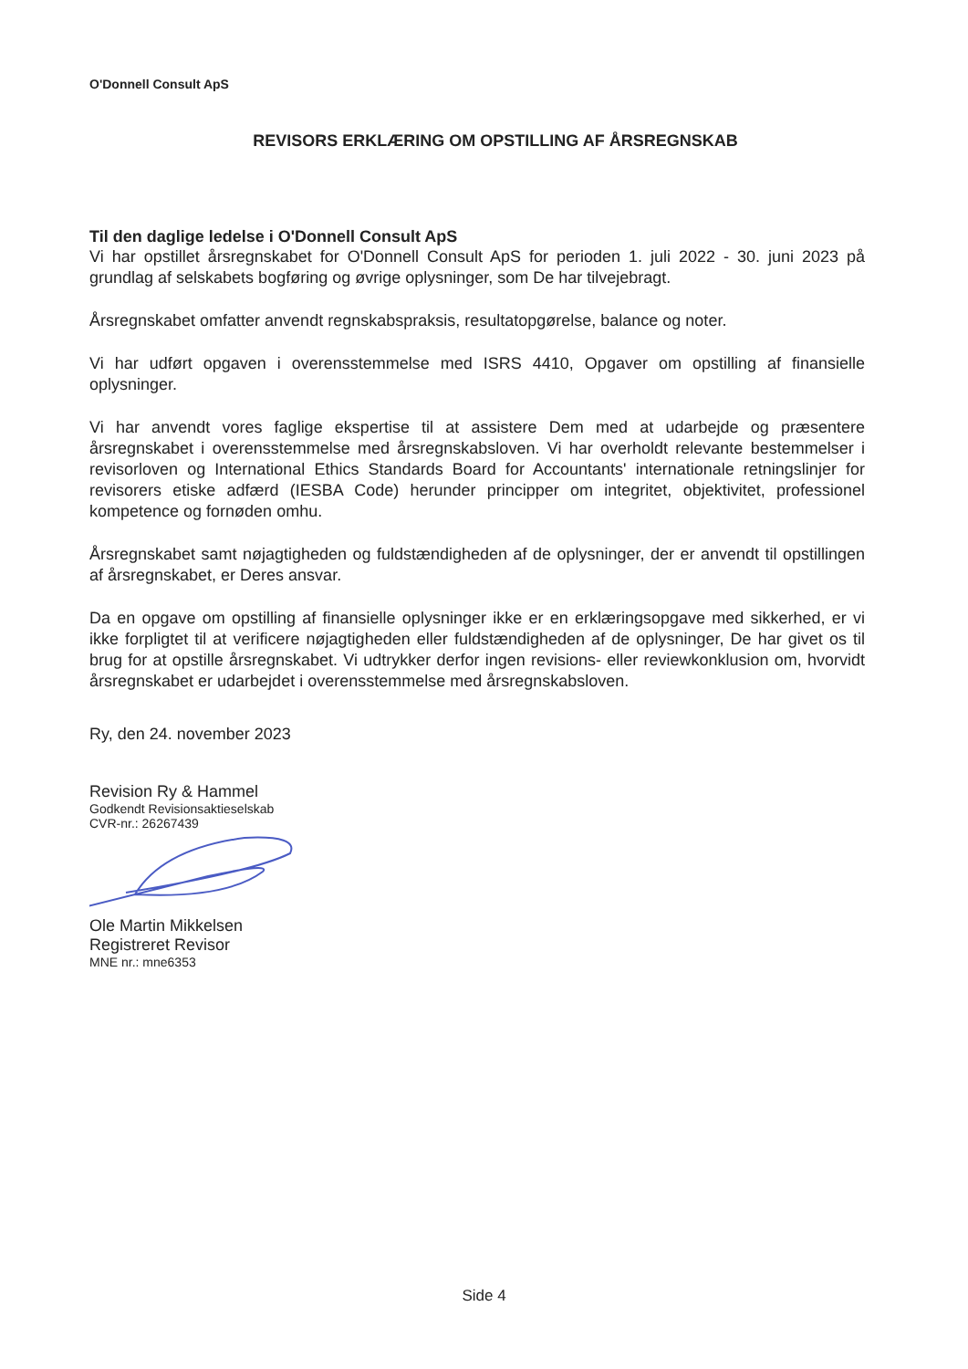O'Donnell Consult ApS
REVISORS ERKLÆRING OM OPSTILLING AF ÅRSREGNSKAB
Til den daglige ledelse i O'Donnell Consult ApS
Vi har opstillet årsregnskabet for O'Donnell Consult ApS for perioden 1. juli 2022 - 30. juni 2023 på grundlag af selskabets bogføring og øvrige oplysninger, som De har tilvejebragt.
Årsregnskabet omfatter anvendt regnskabspraksis, resultatopgørelse, balance og noter.
Vi har udført opgaven i overensstemmelse med ISRS 4410, Opgaver om opstilling af finansielle oplysninger.
Vi har anvendt vores faglige ekspertise til at assistere Dem med at udarbejde og præsentere årsregnskabet i overensstemmelse med årsregnskabsloven. Vi har overholdt relevante bestemmelser i revisorloven og International Ethics Standards Board for Accountants' internationale retningslinjer for revisorers etiske adfærd (IESBA Code) herunder principper om integritet, objektivitet, professionel kompetence og fornøden omhu.
Årsregnskabet samt nøjagtigheden og fuldstændigheden af de oplysninger, der er anvendt til opstillingen af årsregnskabet, er Deres ansvar.
Da en opgave om opstilling af finansielle oplysninger ikke er en erklæringsopgave med sikkerhed, er vi ikke forpligtet til at verificere nøjagtigheden eller fuldstændigheden af de oplysninger, De har givet os til brug for at opstille årsregnskabet. Vi udtrykker derfor ingen revisions- eller reviewkonklusion om, hvorvidt årsregnskabet er udarbejdet i overensstemmelse med årsregnskabsloven.
Ry, den 24. november 2023
Revision Ry & Hammel
Godkendt Revisionsaktieselskab
CVR-nr.: 26267439
Ole Martin Mikkelsen
Registreret Revisor
MNE nr.: mne6353
Side 4